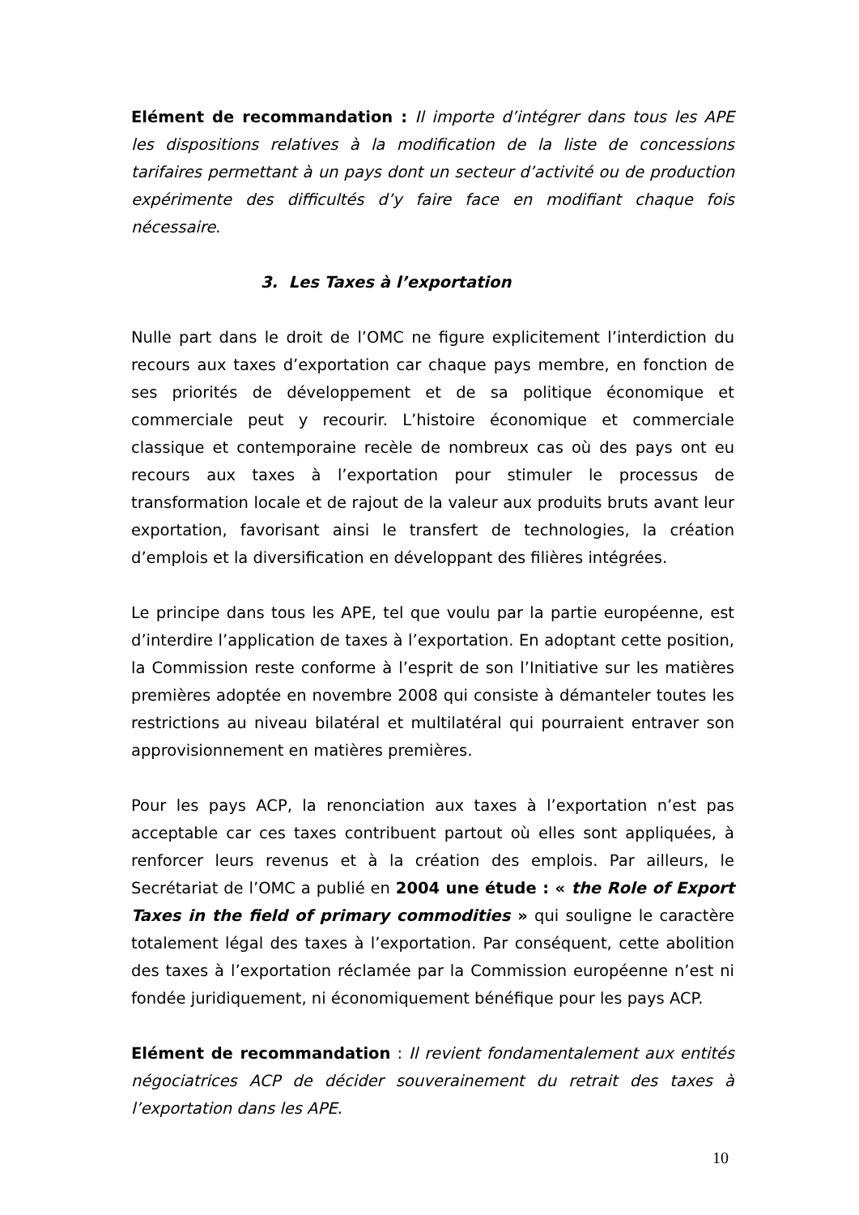Elément de recommandation : Il importe d’intégrer dans tous les APE les dispositions relatives à la modification de la liste de concessions tarifaires permettant à un pays dont un secteur d’activité ou de production expérimente des difficultés d’y faire face en modifiant chaque fois nécessaire.
3. Les Taxes à l’exportation
Nulle part dans le droit de l’OMC ne figure explicitement l’interdiction du recours aux taxes d’exportation car chaque pays membre, en fonction de ses priorités de développement et de sa politique économique et commerciale peut y recourir. L’histoire économique et commerciale classique et contemporaine recèle de nombreux cas où des pays ont eu recours aux taxes à l’exportation pour stimuler le processus de transformation locale et de rajout de la valeur aux produits bruts avant leur exportation, favorisant ainsi le transfert de technologies, la création d’emplois et la diversification en développant des filières intégrées.
Le principe dans tous les APE, tel que voulu par la partie européenne, est d’interdire l’application de taxes à l’exportation. En adoptant cette position, la Commission reste conforme à l’esprit de son l’Initiative sur les matières premières adoptée en novembre 2008 qui consiste à démanteler toutes les restrictions au niveau bilatéral et multilatéral qui pourraient entraver son approvisionnement en matières premières.
Pour les pays ACP, la renonciation aux taxes à l’exportation n’est pas acceptable car ces taxes contribuent partout où elles sont appliquées, à renforcer leurs revenus et à la création des emplois. Par ailleurs, le Secrétariat de l’OMC a publié en 2004 une étude : « the Role of Export Taxes in the field of primary commodities » qui souligne le caractère totalement légal des taxes à l’exportation. Par conséquent, cette abolition des taxes à l’exportation réclamée par la Commission européenne n’est ni fondée juridiquement, ni économiquement bénéfique pour les pays ACP.
Elément de recommandation : Il revient fondamentalement aux entités négociatrices ACP de décider souverainement du retrait des taxes à l’exportation dans les APE.
10